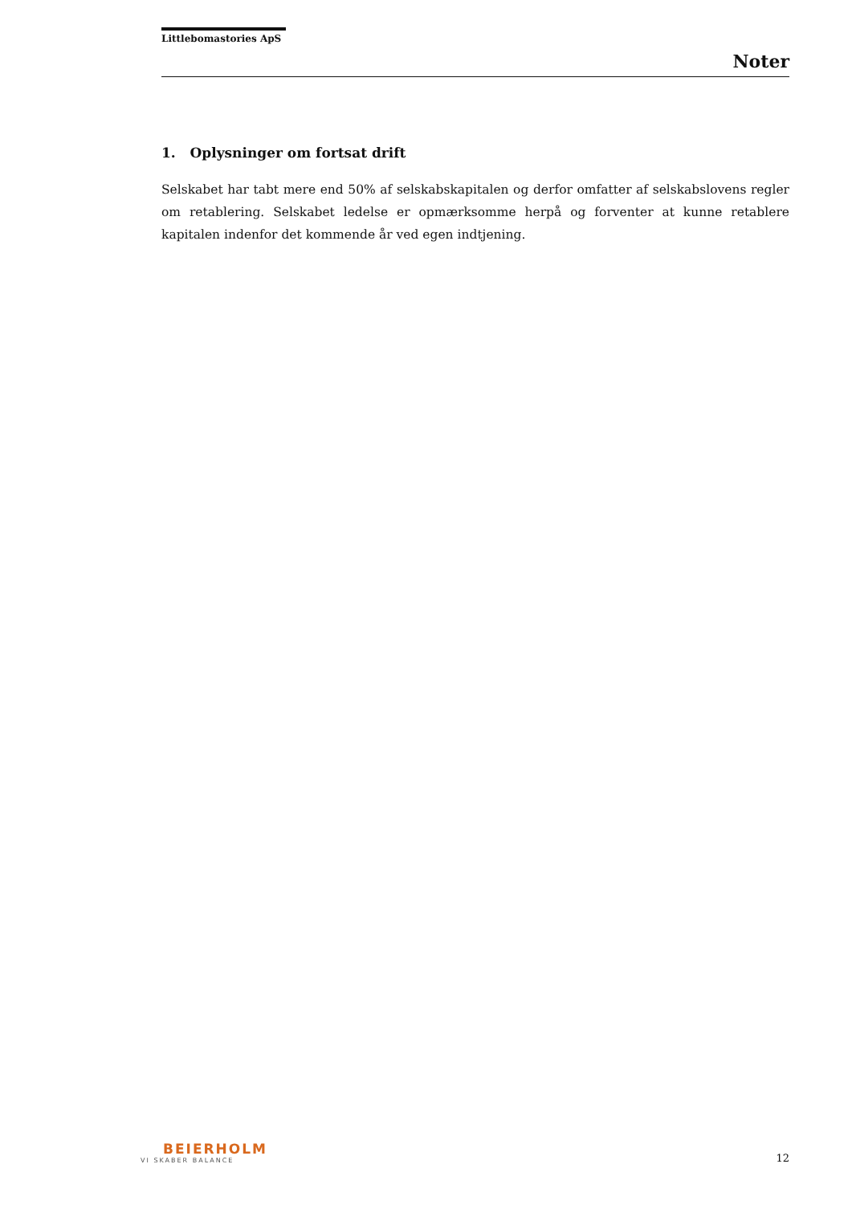Littlebomastories ApS
Noter
1. Oplysninger om fortsat drift
Selskabet har tabt mere end 50% af selskabskapitalen og derfor omfatter af selskabslovens regler om retablering. Selskabet ledelse er opmærksomme herpå og forventer at kunne retablere kapitalen indenfor det kommende år ved egen indtjening.
BEIERHOLM
VI SKABER BALANCE
12